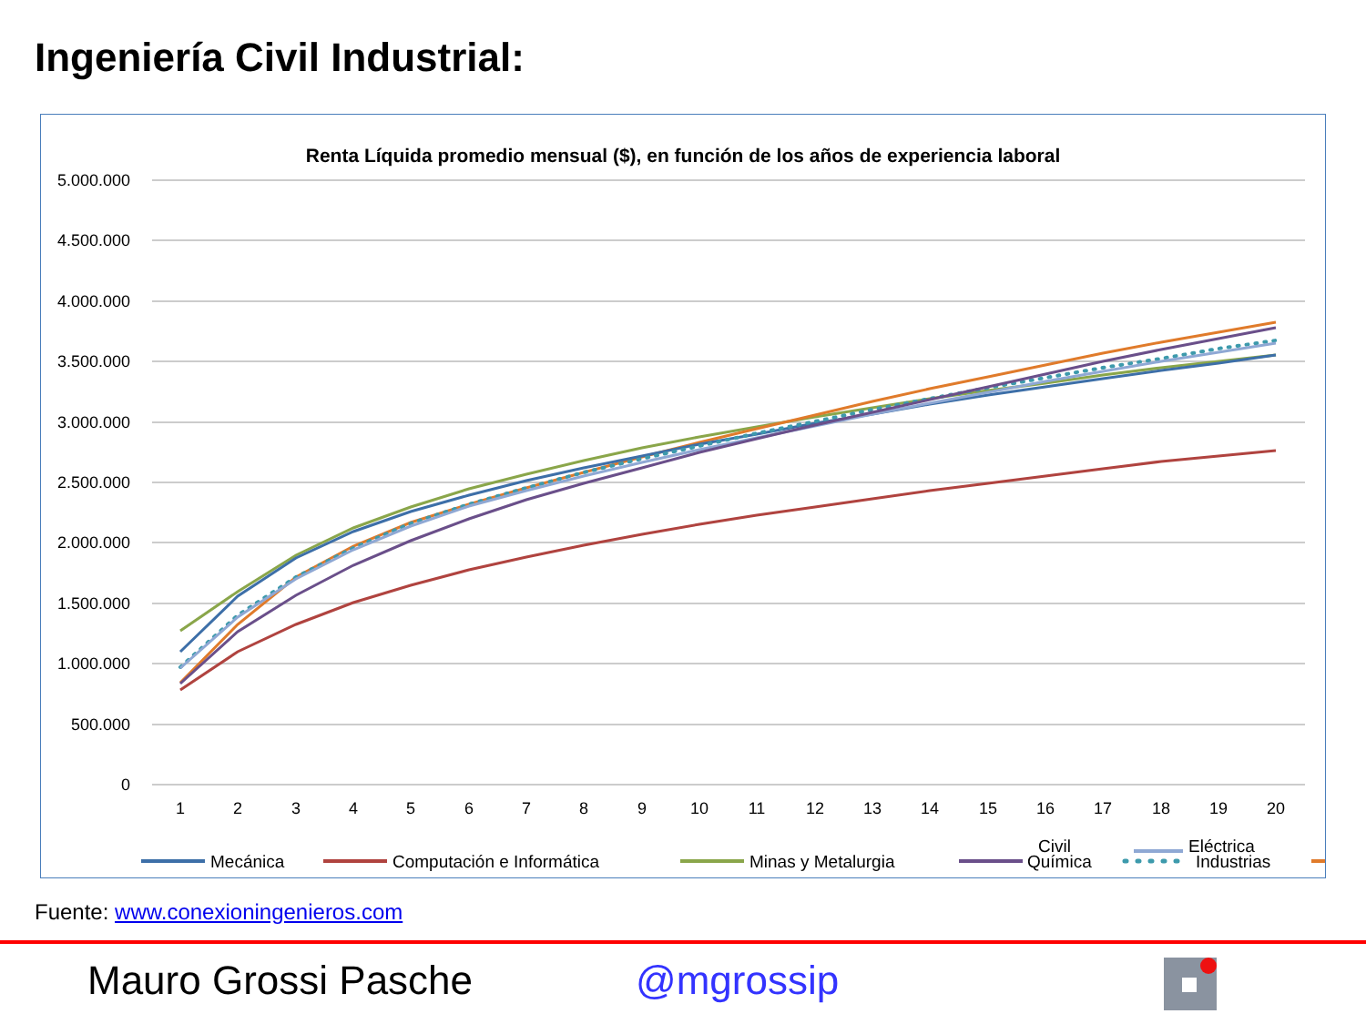Ingeniería Civil Industrial:
Renta Líquida promedio mensual ($), en función de los años de experiencia laboral
5.000.000
4.500.000
4.000.000
3.500.000
3.000.000
2.500.000
2.000.000
1.500.000
1.000.000
500.000
0
1
2
3
4
5
6
7
8
9
10
11
12
13
14
15
16
17
18
19
20
Mecánica
Computación e Informática
Minas y Metalurgia
Química
Industrias
Civil Eléctrica
Fuente: www.conexioningenieros.com
Mauro Grossi Pasche @mgrossip